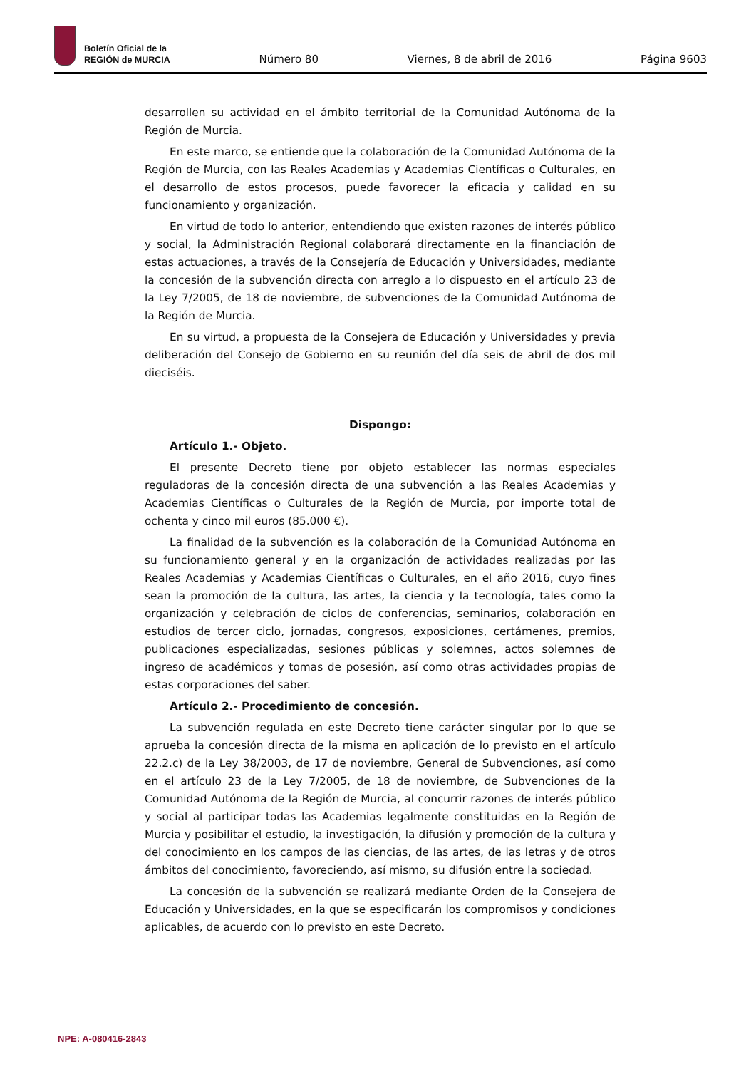Boletín Oficial de la
REGIÓN de MURCIA
Número 80 Viernes, 8 de abril de 2016 Página 9603
desarrollen su actividad en el ámbito territorial de la Comunidad Autónoma de la Región de Murcia.
En este marco, se entiende que la colaboración de la Comunidad Autónoma de la Región de Murcia, con las Reales Academias y Academias Científicas o Culturales, en el desarrollo de estos procesos, puede favorecer la eficacia y calidad en su funcionamiento y organización.
En virtud de todo lo anterior, entendiendo que existen razones de interés público y social, la Administración Regional colaborará directamente en la financiación de estas actuaciones, a través de la Consejería de Educación y Universidades, mediante la concesión de la subvención directa con arreglo a lo dispuesto en el artículo 23 de la Ley 7/2005, de 18 de noviembre, de subvenciones de la Comunidad Autónoma de la Región de Murcia.
En su virtud, a propuesta de la Consejera de Educación y Universidades y previa deliberación del Consejo de Gobierno en su reunión del día seis de abril de dos mil dieciséis.
Dispongo:
Artículo 1.- Objeto.
El presente Decreto tiene por objeto establecer las normas especiales reguladoras de la concesión directa de una subvención a las Reales Academias y Academias Científicas o Culturales de la Región de Murcia, por importe total de ochenta y cinco mil euros (85.000 €).
La finalidad de la subvención es la colaboración de la Comunidad Autónoma en su funcionamiento general y en la organización de actividades realizadas por las Reales Academias y Academias Científicas o Culturales, en el año 2016, cuyo fines sean la promoción de la cultura, las artes, la ciencia y la tecnología, tales como la organización y celebración de ciclos de conferencias, seminarios, colaboración en estudios de tercer ciclo, jornadas, congresos, exposiciones, certámenes, premios, publicaciones especializadas, sesiones públicas y solemnes, actos solemnes de ingreso de académicos y tomas de posesión, así como otras actividades propias de estas corporaciones del saber.
Artículo 2.- Procedimiento de concesión.
La subvención regulada en este Decreto tiene carácter singular por lo que se aprueba la concesión directa de la misma en aplicación de lo previsto en el artículo 22.2.c) de la Ley 38/2003, de 17 de noviembre, General de Subvenciones, así como en el artículo 23 de la Ley 7/2005, de 18 de noviembre, de Subvenciones de la Comunidad Autónoma de la Región de Murcia, al concurrir razones de interés público y social al participar todas las Academias legalmente constituidas en la Región de Murcia y posibilitar el estudio, la investigación, la difusión y promoción de la cultura y del conocimiento en los campos de las ciencias, de las artes, de las letras y de otros ámbitos del conocimiento, favoreciendo, así mismo, su difusión entre la sociedad.
La concesión de la subvención se realizará mediante Orden de la Consejera de Educación y Universidades, en la que se especificarán los compromisos y condiciones aplicables, de acuerdo con lo previsto en este Decreto.
NPE: A-080416-2843